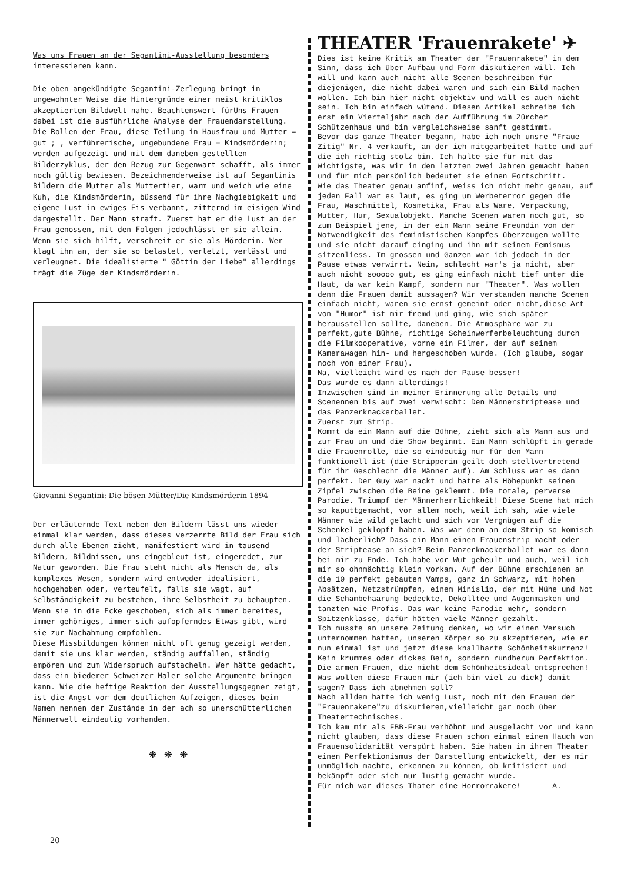Was uns Frauen an der Segantini-Ausstellung besonders interessieren kann.
Die oben angekündigte Segantini-Zerlegung bringt in ungewohnter Weise die Hintergründe einer meist kritiklos akzeptierten Bildwelt nahe. Beachtenswert fürUns Frauen dabei ist die ausführliche Analyse der Frauendarstellung.
Die Rollen der Frau, diese Teilung in Hausfrau und Mutter = gut ; , verführerische, ungebundene Frau = Kindsmörderin; werden aufgezeigt und mit dem daneben gestellten Bilderzyklus, der den Bezug zur Gegenwart schafft, als immer noch gültig bewiesen. Bezeichnenderweise ist auf Segantinis Bildern die Mutter als Muttertier, warm und weich wie eine Kuh, die Kindsmörderin, büssend für ihre Nachgiebigkeit und eigene Lust in ewiges Eis verbannt, zitternd im eisigen Wind dargestellt. Der Mann straft. Zuerst hat er die Lust an der Frau genossen, mit den Folgen jedochlässt er sie allein. Wenn sie sich hilft, verschreit er sie als Mörderin. Wer klagt ihn an, der sie so belastet, verletzt, verlässt und verleugnet. Die idealisierte " Göttin der Liebe" allerdings trägt die Züge der Kindsmörderin.
Giovanni Segantini: Die bösen Mütter/Die Kindsmörderin 1894
Der erläuternde Text neben den Bildern lässt uns wieder einmal klar werden, dass dieses verzerrte Bild der Frau sich durch alle Ebenen zieht, manifestiert wird in tausend Bildern, Bildnissen, uns eingebleut ist, eingeredet, zur Natur geworden. Die Frau steht nicht als Mensch da, als komplexes Wesen, sondern wird entweder idealisiert, hochgehoben oder, verteufelt, falls sie wagt, auf Selbständigkeit zu bestehen, ihre Selbstheit zu behaupten. Wenn sie in die Ecke geschoben, sich als immer bereites, immer gehöriges, immer sich aufopferndes Etwas gibt, wird sie zur Nachahmung empfohlen.
Diese Missbildungen können nicht oft genug gezeigt werden, damit sie uns klar werden, ständig auffallen, ständig empören und zum Widerspruch aufstacheln. Wer hätte gedacht, dass ein biederer Schweizer Maler solche Argumente bringen kann. Wie die heftige Reaktion der Ausstellungsgegner zeigt, ist die Angst vor dem deutlichen Aufzeigen, dieses beim Namen nennen der Zustände in der ach so unerschütterlichen Männerwelt eindeutig vorhanden.
❋ ❋ ❋
THEATER 'Frauenrakete' ✈
Dies ist keine Kritik am Theater der "Frauenrakete" in dem Sinn, dass ich über Aufbau und Form diskutieren will. Ich will und kann auch nicht alle Scenen beschreiben für diejenigen, die nicht dabei waren und sich ein Bild machen wollen. Ich bin hier nicht objektiv und will es auch nicht sein. Ich bin einfach wütend. Diesen Artikel schreibe ich erst ein Vierteljahr nach der Aufführung im Zürcher Schützenhaus und bin vergleichsweise sanft gestimmt.
Bevor das ganze Theater begann, habe ich noch unsre "Fraue Zitig" Nr. 4 verkauft, an der ich mitgearbeitet hatte und auf die ich richtig stolz bin. Ich halte sie für mit das Wichtigste, was wir in den letzten zwei Jahren gemacht haben und für mich persönlich bedeutet sie einen Fortschritt.
Wie das Theater genau anfinf, weiss ich nicht mehr genau, auf jeden Fall war es laut, es ging um Werbeterror gegen die Frau, Waschmittel, Kosmetika, Frau als Ware, Verpackung, Mutter, Hur, Sexualobjekt. Manche Scenen waren noch gut, so zum Beispiel jene, in der ein Mann seine Freundin von der Notwendigkeit des feministischen Kampfes überzeugen wollte und sie nicht darauf einging und ihn mit seinem Femismus sitzenliess. Im grossen und Ganzen war ich jedoch in der Pause etwas verwirrt. Nein, schlecht war's ja nicht, aber auch nicht sooooo gut, es ging einfach nicht tief unter die Haut, da war kein Kampf, sondern nur "Theater". Was wollen denn die Frauen damit aussagen? Wir verstanden manche Scenen einfach nicht, waren sie ernst gemeint oder nicht,diese Art von "Humor" ist mir fremd und ging, wie sich später herausstellen sollte, daneben. Die Atmosphäre war zu perfekt,gute Bühne, richtige Scheinwerferbeleuchtung durch die Filmkooperative, vorne ein Filmer, der auf seinem Kamerawagen hin- und hergeschoben wurde. (Ich glaube, sogar noch von einer Frau).
Na, vielleicht wird es nach der Pause besser!
Das wurde es dann allerdings!
Inzwischen sind in meiner Erinnerung alle Details und Scenennen bis auf zwei verwischt: Den Männerstriptease und das Panzerknackerballet.
Zuerst zum Strip.
Kommt da ein Mann auf die Bühne, zieht sich als Mann aus und zur Frau um und die Show beginnt. Ein Mann schlüpft in gerade die Frauenrolle, die so eindeutig nur für den Mann funktionell ist (die Stripperin geilt doch stellvertretend für ihr Geschlecht die Männer auf). Am Schluss war es dann perfekt. Der Guy war nackt und hatte als Höhepunkt seinen Zipfel zwischen die Beine geklemmt. Die totale, perverse Parodie. Triumpf der Männerherrlichkeit! Diese Scene hat mich so kaputtgemacht, vor allem noch, weil ich sah, wie viele Männer wie wild gelacht und sich vor Vergnügen auf die Schenkel geklopft haben. Was war denn an dem Strip so komisch und lächerlich? Dass ein Mann einen Frauenstrip macht oder der Striptease an sich? Beim Panzerknackerballet war es dann bei mir zu Ende. Ich habe vor Wut geheult und auch, weil ich mir so ohnmächtig klein vorkam. Auf der Bühne erschienen an die 10 perfekt gebauten Vamps, ganz in Schwarz, mit hohen Absätzen, Netzstrümpfen, einem Minislip, der mit Mühe und Not die Schambehaarung bedeckte, Dekolltée und Augenmasken und tanzten wie Profis. Das war keine Parodie mehr, sondern Spitzenklasse, dafür hätten viele Männer gezahlt.
Ich musste an unsere Zeitung denken, wo wir einen Versuch unternommen hatten, unseren Körper so zu akzeptieren, wie er nun einmal ist und jetzt diese knallharte Schönheitskurrenz! Kein krummes oder dickes Bein, sondern rundherum Perfektion. Die armen Frauen, die nicht dem Schönheitsideal entsprechen! Was wollen diese Frauen mir (ich bin viel zu dick) damit sagen? Dass ich abnehmen soll?
Nach alldem hatte ich wenig Lust, noch mit den Frauen der "Frauenrakete"zu diskutieren,vielleicht gar noch über Theatertechnisches.
Ich kam mir als FBB-Frau verhöhnt und ausgelacht vor und kann nicht glauben, dass diese Frauen schon einmal einen Hauch von Frauensolidarität verspürt haben. Sie haben in ihrem Theater einen Perfektionismus der Darstellung entwickelt, der es mir unmöglich machte, erkennen zu können, ob kritisiert und bekämpft oder sich nur lustig gemacht wurde.
Für mich war dieses Thater eine Horrorrakete! A.
20